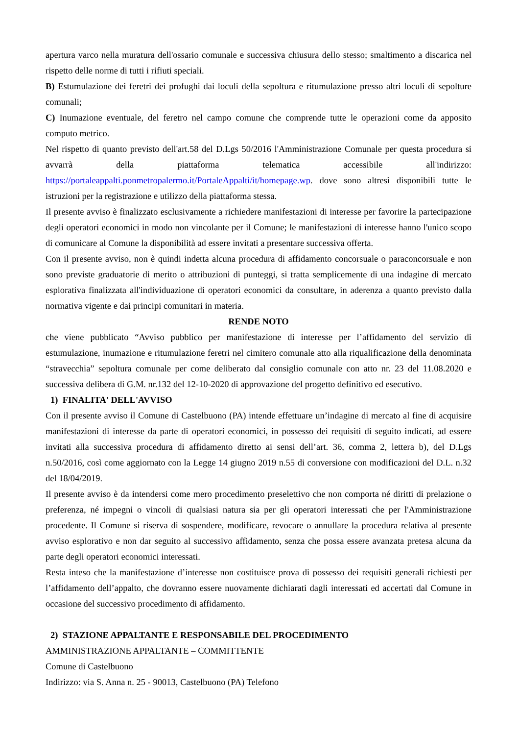apertura varco nella muratura dell'ossario comunale e successiva chiusura dello stesso; smaltimento a discarica nel rispetto delle norme di tutti i rifiuti speciali.
B) Estumulazione dei feretri dei profughi dai loculi della sepoltura e ritumulazione presso altri loculi di sepolture comunali;
C) Inumazione eventuale, del feretro nel campo comune che comprende tutte le operazioni come da apposito computo metrico.
Nel rispetto di quanto previsto dell'art.58 del D.Lgs 50/2016 l'Amministrazione Comunale per questa procedura si avvarrà della piattaforma telematica accessibile all'indirizzo: https://portaleappalti.ponmetropalermo.it/PortaleAppalti/it/homepage.wp. dove sono altresì disponibili tutte le istruzioni per la registrazione e utilizzo della piattaforma stessa.
Il presente avviso è finalizzato esclusivamente a richiedere manifestazioni di interesse per favorire la partecipazione degli operatori economici in modo non vincolante per il Comune; le manifestazioni di interesse hanno l'unico scopo di comunicare al Comune la disponibilità ad essere invitati a presentare successiva offerta.
Con il presente avviso, non è quindi indetta alcuna procedura di affidamento concorsuale o paraconcorsuale e non sono previste graduatorie di merito o attribuzioni di punteggi, si tratta semplicemente di una indagine di mercato esplorativa finalizzata all'individuazione di operatori economici da consultare, in aderenza a quanto previsto dalla normativa vigente e dai principi comunitari in materia.
RENDE NOTO
che viene pubblicato “Avviso pubblico per manifestazione di interesse per l’affidamento del servizio di estumulazione, inumazione e ritumulazione feretri nel cimitero comunale atto alla riqualificazione della denominata “stravecchia” sepoltura comunale per come deliberato dal consiglio comunale con atto nr. 23 del 11.08.2020 e successiva delibera di G.M. nr.132 del 12-10-2020 di approvazione del progetto definitivo ed esecutivo.
1) FINALITA' DELL'AVVISO
Con il presente avviso il Comune di Castelbuono (PA) intende effettuare un’indagine di mercato al fine di acquisire manifestazioni di interesse da parte di operatori economici, in possesso dei requisiti di seguito indicati, ad essere invitati alla successiva procedura di affidamento diretto ai sensi dell’art. 36, comma 2, lettera b), del D.Lgs n.50/2016, così come aggiornato con la Legge 14 giugno 2019 n.55 di conversione con modificazioni del D.L. n.32 del 18/04/2019.
Il presente avviso è da intendersi come mero procedimento preselettivo che non comporta né diritti di prelazione o preferenza, né impegni o vincoli di qualsiasi natura sia per gli operatori interessati che per l'Amministrazione procedente. Il Comune si riserva di sospendere, modificare, revocare o annullare la procedura relativa al presente avviso esplorativo e non dar seguito al successivo affidamento, senza che possa essere avanzata pretesa alcuna da parte degli operatori economici interessati.
Resta inteso che la manifestazione d’interesse non costituisce prova di possesso dei requisiti generali richiesti per l’affidamento dell’appalto, che dovranno essere nuovamente dichiarati dagli interessati ed accertati dal Comune in occasione del successivo procedimento di affidamento.
2) STAZIONE APPALTANTE E RESPONSABILE DEL PROCEDIMENTO
AMMINISTRAZIONE APPALTANTE – COMMITTENTE
Comune di Castelbuono
Indirizzo: via S. Anna n. 25 - 90013, Castelbuono (PA) Telefono